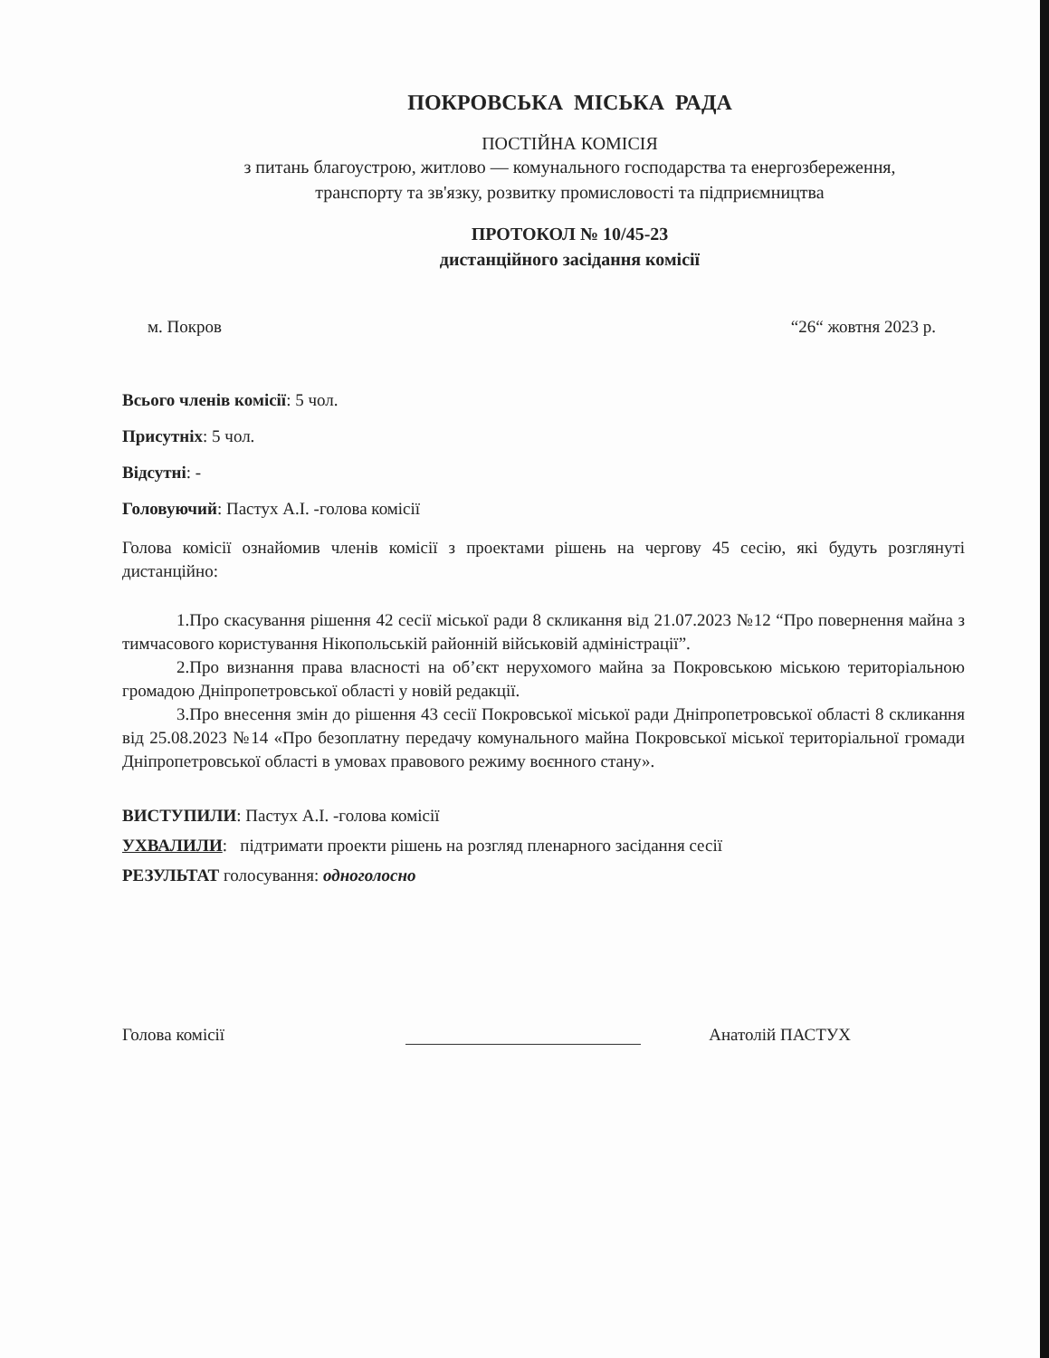ПОКРОВСЬКА МІСЬКА РАДА
ПОСТІЙНА КОМІСІЯ
з питань благоустрою, житлово — комунального господарства та енергозбереження,
транспорту та зв'язку, розвитку промисловості та підприємництва
ПРОТОКОЛ № 10/45-23
дистанційного засідання комісії
м. Покров “26“ жовтня 2023 р.
Всього членів комісії: 5 чол.
Присутніх: 5 чол.
Відсутні: -
Головуючий: Пастух А.І. -голова комісії
Голова комісії ознайомив членів комісії з проектами рішень на чергову 45 сесію, які будуть розглянуті дистанційно:
1.Про скасування рішення 42 сесії міської ради 8 скликання від 21.07.2023 №12 “Про повернення майна з тимчасового користування Нікопольській районній військовій адміністрації”.
2.Про визнання права власності на об’єкт нерухомого майна за Покровською міською територіальною громадою Дніпропетровської області у новій редакції.
3.Про внесення змін до рішення 43 сесії Покровської міської ради Дніпропетровської області 8 скликання від 25.08.2023 №14 «Про безоплатну передачу комунального майна Покровської міської територіальної громади Дніпропетровської області в умовах правового режиму воєнного стану».
ВИСТУПИЛИ: Пастух А.І. -голова комісії
УХВАЛИЛИ: підтримати проекти рішень на розгляд пленарного засідання сесії
РЕЗУЛЬТАТ голосування: одноголосно
Голова комісії
Анатолій ПАСТУХ